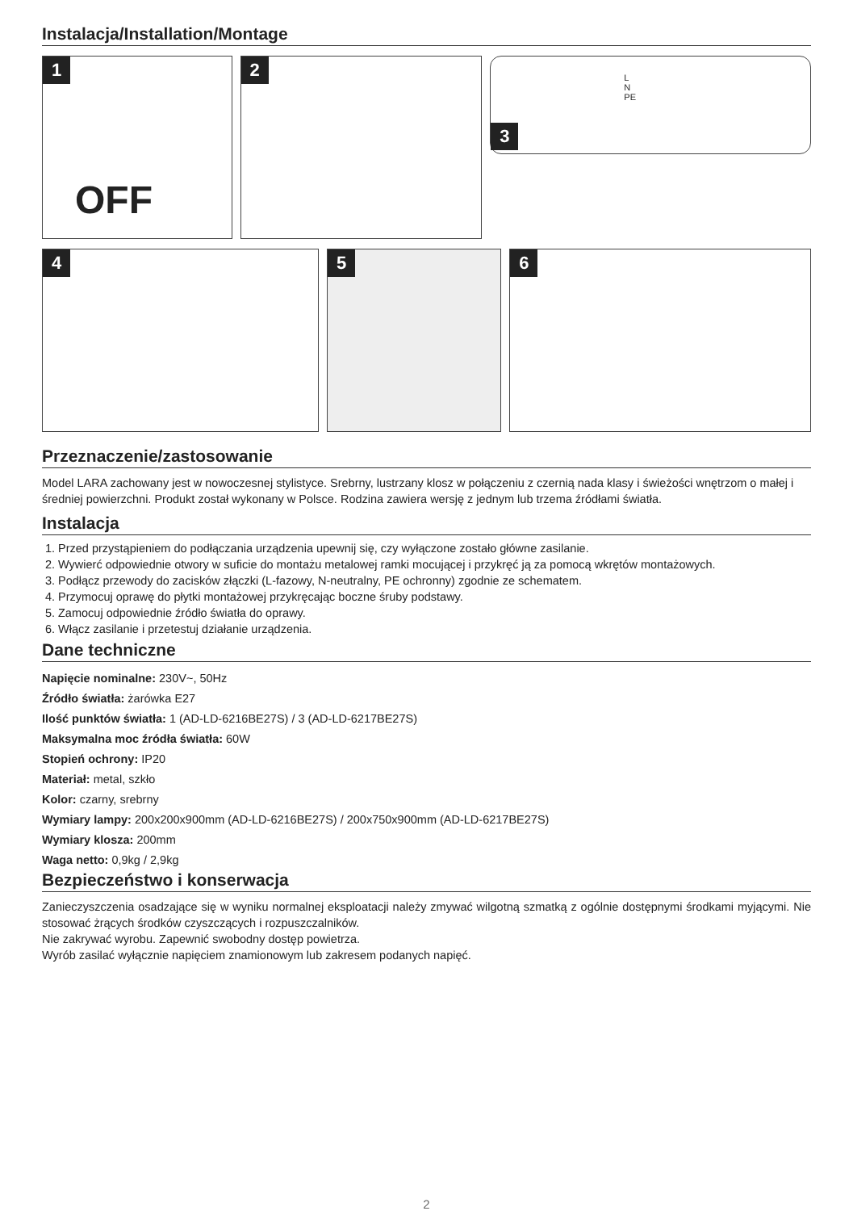Instalacja/Installation/Montage
1
OFF
2
3
L
N
PE
4
5
6
Przeznaczenie/zastosowanie
Model LARA zachowany jest w nowoczesnej stylistyce. Srebrny, lustrzany klosz w połączeniu z czernią nada klasy i świeżości wnętrzom o małej i średniej powierzchni. Produkt został wykonany w Polsce. Rodzina zawiera wersję z jednym lub trzema źródłami światła.
Instalacja
1. Przed przystąpieniem do podłączania urządzenia upewnij się, czy wyłączone zostało główne zasilanie.
2. Wywierć odpowiednie otwory w suficie do montażu metalowej ramki mocującej i przykręć ją za pomocą wkrętów montażowych.
3. Podłącz przewody do zacisków złączki (L-fazowy, N-neutralny, PE ochronny) zgodnie ze schematem.
4. Przymocuj oprawę do płytki montażowej przykręcając boczne śruby podstawy.
5. Zamocuj odpowiednie źródło światła do oprawy.
6. Włącz zasilanie i przetestuj działanie urządzenia.
Dane techniczne
Napięcie nominalne: 230V~, 50Hz
Źródło światła: żarówka E27
Ilość punktów światła: 1 (AD-LD-6216BE27S) / 3 (AD-LD-6217BE27S)
Maksymalna moc źródła światła: 60W
Stopień ochrony: IP20
Materiał: metal, szkło
Kolor: czarny, srebrny
Wymiary lampy: 200x200x900mm (AD-LD-6216BE27S) / 200x750x900mm (AD-LD-6217BE27S)
Wymiary klosza: 200mm
Waga netto: 0,9kg / 2,9kg
Bezpieczeństwo i konserwacja
Zanieczyszczenia osadzające się w wyniku normalnej eksploatacji należy zmywać wilgotną szmatką z ogólnie dostępnymi środkami myjącymi. Nie stosować żrących środków czyszczących i rozpuszczalników.
Nie zakrywać wyrobu. Zapewnić swobodny dostęp powietrza.
Wyrób zasilać wyłącznie napięciem znamionowym lub zakresem podanych napięć.
2